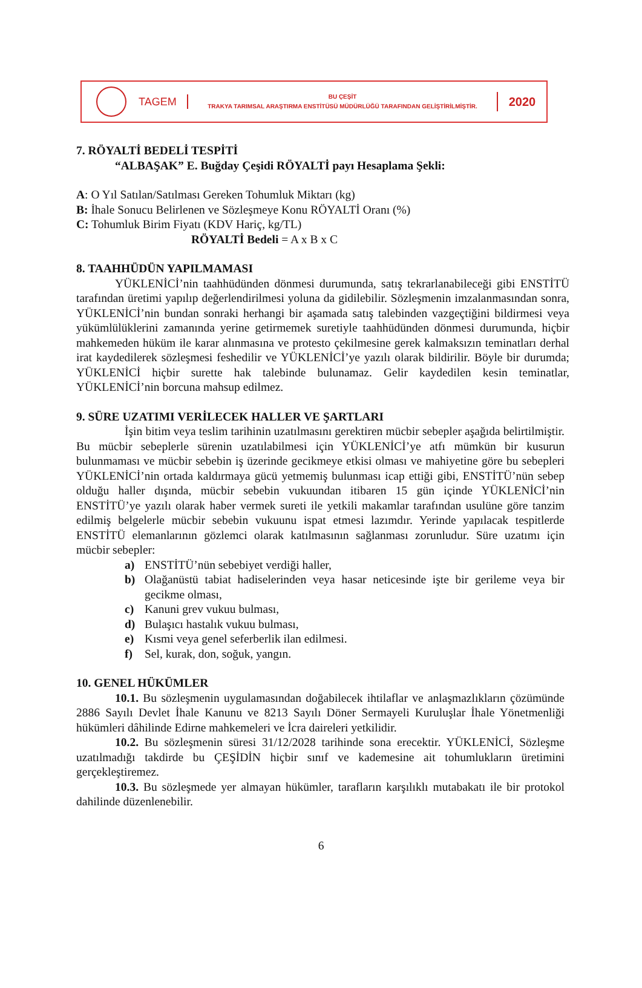TAGEM
BU ÇEŞİT
TRAKYA TARIMSAL ARAŞTIRMA ENSTİTÜSÜ MÜDÜRLÜĞÜ TARAFINDAN GELİŞTİRİLMİŞTİR.
2020
7. RÖYALTİ BEDELİ TESPİTİ
“ALBAŞAK” E. Buğday Çeşidi RÖYALTİ payı Hesaplama Şekli:
A: O Yıl Satılan/Satılması Gereken Tohumluk Miktarı (kg)
B: İhale Sonucu Belirlenen ve Sözleşmeye Konu RÖYALTİ Oranı (%)
C: Tohumluk Birim Fiyatı (KDV Hariç, kg/TL)
RÖYALTİ Bedeli = A x B x C
8. TAAHHÜDÜN YAPILMAMASI
YÜKLENİCİ’nin taahhüdünden dönmesi durumunda, satış tekrarlanabileceği gibi ENSTİTÜ tarafından üretimi yapılıp değerlendirilmesi yoluna da gidilebilir. Sözleşmenin imzalanmasından sonra, YÜKLENİCİ’nin bundan sonraki herhangi bir aşamada satış talebinden vazgeçtiğini bildirmesi veya yükümlülüklerini zamanında yerine getirmemek suretiyle taahhüdünden dönmesi durumunda, hiçbir mahkemeden hüküm ile karar alınmasına ve protesto çekilmesine gerek kalmaksızın teminatları derhal irat kaydedilerek sözleşmesi feshedilir ve YÜKLENİCİ’ye yazılı olarak bildirilir. Böyle bir durumda; YÜKLENİCİ hiçbir surette hak talebinde bulunamaz. Gelir kaydedilen kesin teminatlar, YÜKLENİCİ’nin borcuna mahsup edilmez.
9. SÜRE UZATIMI VERİLECEK HALLER VE ŞARTLARI
İşin bitim veya teslim tarihinin uzatılmasını gerektiren mücbir sebepler aşağıda belirtilmiştir. Bu mücbir sebeplerle sürenin uzatılabilmesi için YÜKLENİCİ’ye atfı mümkün bir kusurun bulunmaması ve mücbir sebebin iş üzerinde gecikmeye etkisi olması ve mahiyetine göre bu sebepleri YÜKLENİCİ’nin ortada kaldırmaya gücü yetmemiş bulunması icap ettiği gibi, ENSTİTÜ’nün sebep olduğu haller dışında, mücbir sebebin vukuundan itibaren 15 gün içinde YÜKLENİCİ’nin ENSTİTÜ’ye yazılı olarak haber vermek sureti ile yetkili makamlar tarafından usulüne göre tanzim edilmiş belgelerle mücbir sebebin vukuunu ispat etmesi lazımdır. Yerinde yapılacak tespitlerde ENSTİTÜ elemanlarının gözlemci olarak katılmasının sağlanması zorunludur. Süre uzatımı için mücbir sebepler:
a) ENSTİTÜ’nün sebebiyet verdiği haller,
b) Olağanüstü tabiat hadiselerinden veya hasar neticesinde işte bir gerileme veya bir gecikme olması,
c) Kanuni grev vukuu bulması,
d) Bulaşıcı hastalık vukuu bulması,
e) Kısmi veya genel seferberlik ilan edilmesi.
f) Sel, kurak, don, soğuk, yangın.
10. GENEL HÜKÜMLER
10.1. Bu sözleşmenin uygulamasından doğabilecek ihtilaflar ve anlaşmazlıkların çözümünde 2886 Sayılı Devlet İhale Kanunu ve 8213 Sayılı Döner Sermayeli Kuruluşlar İhale Yönetmenliği hükümleri dâhilinde Edirne mahkemeleri ve İcra daireleri yetkilidir.
10.2. Bu sözleşmenin süresi 31/12/2028 tarihinde sona erecektir. YÜKLENİCİ, Sözleşme uzatılmadığı takdirde bu ÇEŞİDİN hiçbir sınıf ve kademesine ait tohumlukların üretimini gerçekleştiremez.
10.3. Bu sözleşmede yer almayan hükümler, tarafların karşılıklı mutabakatı ile bir protokol dahilinde düzenlenebilir.
6